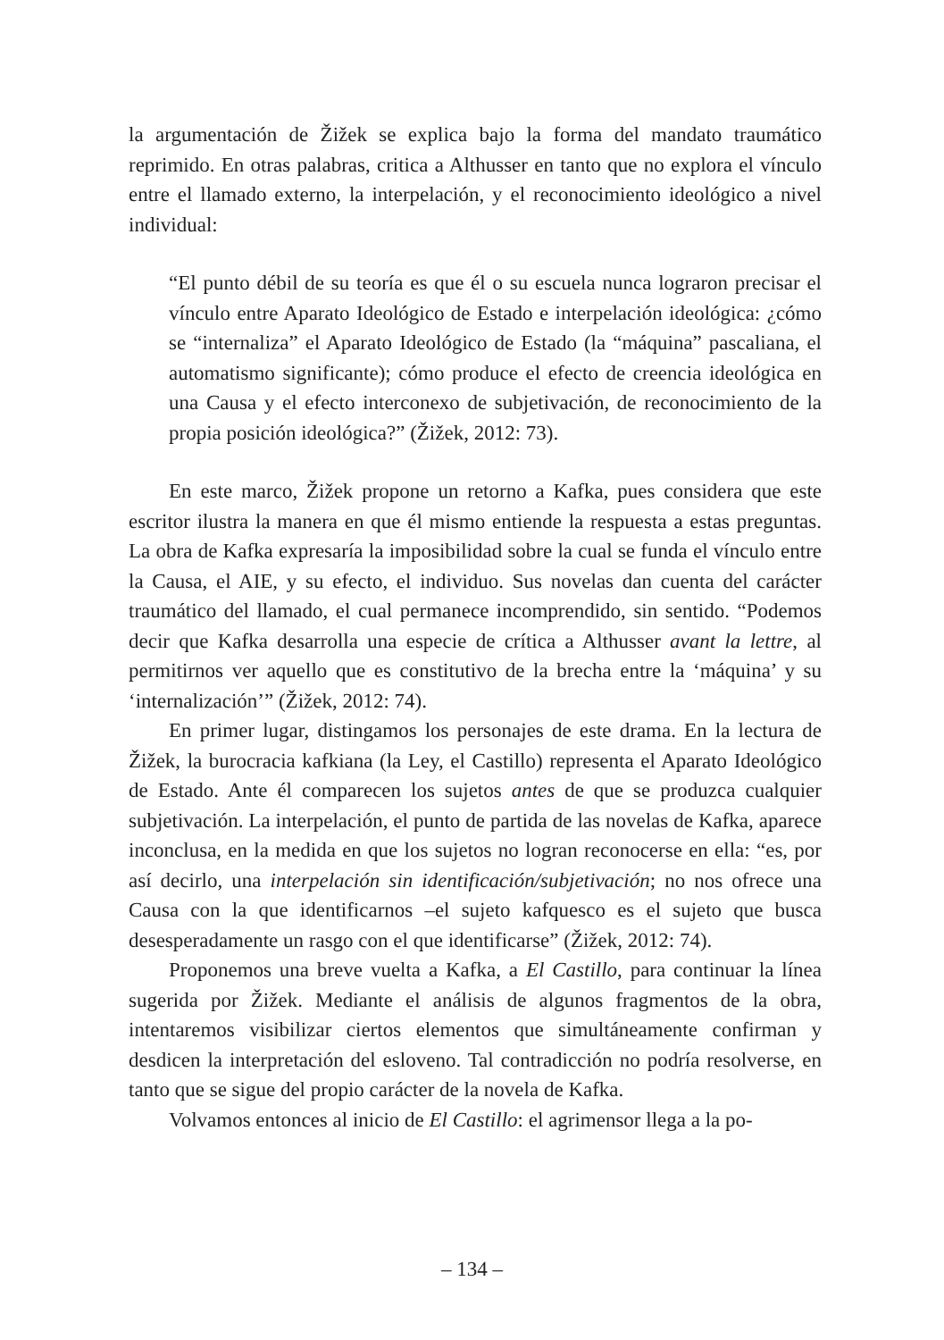la argumentación de Žižek se explica bajo la forma del mandato traumático reprimido. En otras palabras, critica a Althusser en tanto que no explora el vínculo entre el llamado externo, la interpelación, y el reconocimiento ideológico a nivel individual:
“El punto débil de su teoría es que él o su escuela nunca lograron precisar el vínculo entre Aparato Ideológico de Estado e interpelación ideológica: ¿cómo se “internaliza” el Aparato Ideológico de Estado (la “máquina” pascaliana, el automatismo significante); cómo produce el efecto de creencia ideológica en una Causa y el efecto interconexo de subjetivación, de reconocimiento de la propia posición ideológica?” (Žižek, 2012: 73).
En este marco, Žižek propone un retorno a Kafka, pues considera que este escritor ilustra la manera en que él mismo entiende la respuesta a estas preguntas. La obra de Kafka expresaría la imposibilidad sobre la cual se funda el vínculo entre la Causa, el AIE, y su efecto, el individuo. Sus novelas dan cuenta del carácter traumático del llamado, el cual permanece incomprendido, sin sentido. “Podemos decir que Kafka desarrolla una especie de crítica a Althusser avant la lettre, al permitirnos ver aquello que es constitutivo de la brecha entre la ‘máquina’ y su ‘internalización’” (Žižek, 2012: 74).
En primer lugar, distingamos los personajes de este drama. En la lectura de Žižek, la burocracia kafkiana (la Ley, el Castillo) representa el Aparato Ideológico de Estado. Ante él comparecen los sujetos antes de que se produzca cualquier subjetivación. La interpelación, el punto de partida de las novelas de Kafka, aparece inconclusa, en la medida en que los sujetos no logran reconocerse en ella: “es, por así decirlo, una interpelación sin identificación/subjetivación; no nos ofrece una Causa con la que identificarnos –el sujeto kafquesco es el sujeto que busca desesperadamente un rasgo con el que identificarse” (Žižek, 2012: 74).
Proponemos una breve vuelta a Kafka, a El Castillo, para continuar la línea sugerida por Žižek. Mediante el análisis de algunos fragmentos de la obra, intentaremos visibilizar ciertos elementos que simultáneamente confirman y desdicen la interpretación del esloveno. Tal contradicción no podría resolverse, en tanto que se sigue del propio carácter de la novela de Kafka.
Volvamos entonces al inicio de El Castillo: el agrimensor llega a la po-
– 134 –